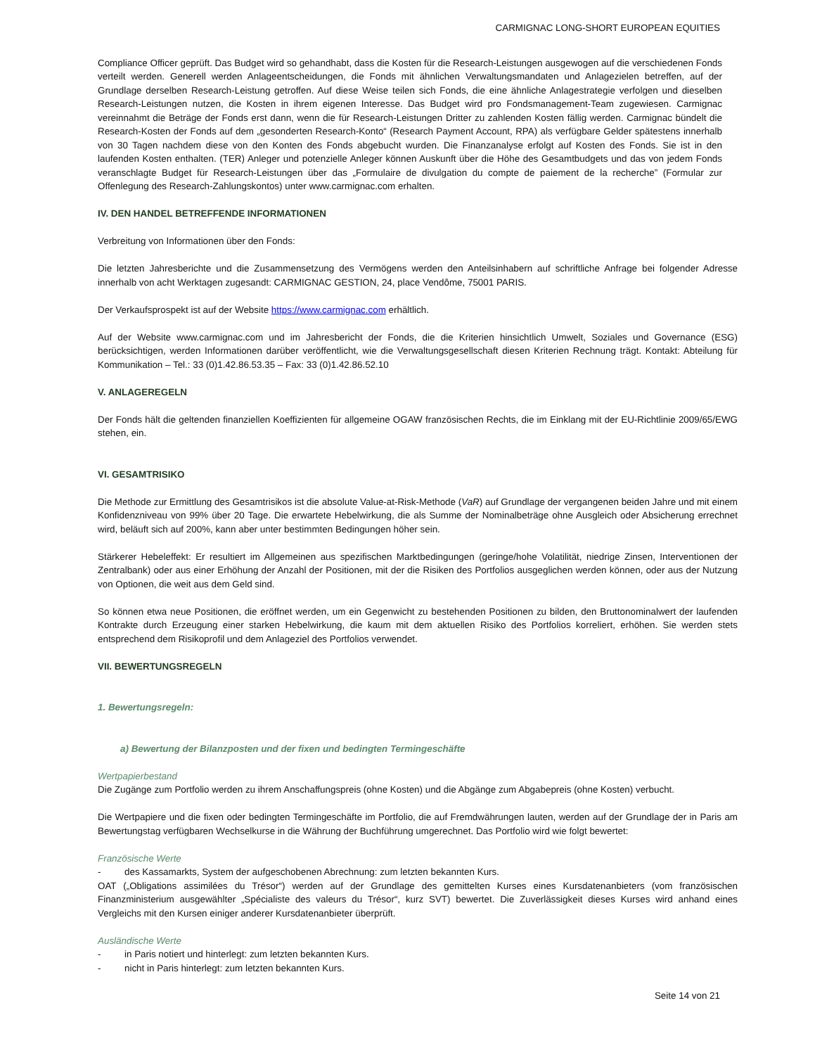CARMIGNAC LONG-SHORT EUROPEAN EQUITIES
Compliance Officer geprüft. Das Budget wird so gehandhabt, dass die Kosten für die Research-Leistungen ausgewogen auf die verschiedenen Fonds verteilt werden. Generell werden Anlageentscheidungen, die Fonds mit ähnlichen Verwaltungsmandaten und Anlagezielen betreffen, auf der Grundlage derselben Research-Leistung getroffen. Auf diese Weise teilen sich Fonds, die eine ähnliche Anlagestrategie verfolgen und dieselben Research-Leistungen nutzen, die Kosten in ihrem eigenen Interesse. Das Budget wird pro Fondsmanagement-Team zugewiesen. Carmignac vereinnahmt die Beträge der Fonds erst dann, wenn die für Research-Leistungen Dritter zu zahlenden Kosten fällig werden. Carmignac bündelt die Research-Kosten der Fonds auf dem „gesonderten Research-Konto“ (Research Payment Account, RPA) als verfügbare Gelder spätestens innerhalb von 30 Tagen nachdem diese von den Konten des Fonds abgebucht wurden. Die Finanzanalyse erfolgt auf Kosten des Fonds. Sie ist in den laufenden Kosten enthalten. (TER) Anleger und potenzielle Anleger können Auskunft über die Höhe des Gesamtbudgets und das von jedem Fonds veranschlagte Budget für Research-Leistungen über das „Formulaire de divulgation du compte de paiement de la recherche” (Formular zur Offenlegung des Research-Zahlungskontos) unter www.carmignac.com erhalten.
IV. DEN HANDEL BETREFFENDE INFORMATIONEN
Verbreitung von Informationen über den Fonds:
Die letzten Jahresberichte und die Zusammensetzung des Vermögens werden den Anteilsinhabern auf schriftliche Anfrage bei folgender Adresse innerhalb von acht Werktagen zugesandt: CARMIGNAC GESTION, 24, place Vendôme, 75001 PARIS.
Der Verkaufsprospekt ist auf der Website https://www.carmignac.com erhältlich.
Auf der Website www.carmignac.com und im Jahresbericht der Fonds, die die Kriterien hinsichtlich Umwelt, Soziales und Governance (ESG) berücksichtigen, werden Informationen darüber veröffentlicht, wie die Verwaltungsgesellschaft diesen Kriterien Rechnung trägt. Kontakt: Abteilung für Kommunikation – Tel.: 33 (0)1.42.86.53.35 – Fax: 33 (0)1.42.86.52.10
V. ANLAGEREGELN
Der Fonds hält die geltenden finanziellen Koeffizienten für allgemeine OGAW französischen Rechts, die im Einklang mit der EU-Richtlinie 2009/65/EWG stehen, ein.
VI. GESAMTRISIKO
Die Methode zur Ermittlung des Gesamtrisikos ist die absolute Value-at-Risk-Methode (VaR) auf Grundlage der vergangenen beiden Jahre und mit einem Konfidenzniveau von 99% über 20 Tage. Die erwartete Hebelwirkung, die als Summe der Nominalbeträge ohne Ausgleich oder Absicherung errechnet wird, beläuft sich auf 200%, kann aber unter bestimmten Bedingungen höher sein.
Stärkerer Hebeleffekt: Er resultiert im Allgemeinen aus spezifischen Marktbedingungen (geringe/hohe Volatilität, niedrige Zinsen, Interventionen der Zentralbank) oder aus einer Erhöhung der Anzahl der Positionen, mit der die Risiken des Portfolios ausgeglichen werden können, oder aus der Nutzung von Optionen, die weit aus dem Geld sind.
So können etwa neue Positionen, die eröffnet werden, um ein Gegenwicht zu bestehenden Positionen zu bilden, den Bruttonominalwert der laufenden Kontrakte durch Erzeugung einer starken Hebelwirkung, die kaum mit dem aktuellen Risiko des Portfolios korreliert, erhöhen. Sie werden stets entsprechend dem Risikoprofil und dem Anlageziel des Portfolios verwendet.
VII. BEWERTUNGSREGELN
1. Bewertungsregeln:
a) Bewertung der Bilanzposten und der fixen und bedingten Termingeschäfte
Wertpapierbestand
Die Zugänge zum Portfolio werden zu ihrem Anschaffungspreis (ohne Kosten) und die Abgänge zum Abgabepreis (ohne Kosten) verbucht.
Die Wertpapiere und die fixen oder bedingten Termingeschäfte im Portfolio, die auf Fremdwährungen lauten, werden auf der Grundlage der in Paris am Bewertungstag verfügbaren Wechselkurse in die Währung der Buchführung umgerechnet. Das Portfolio wird wie folgt bewertet:
Französische Werte
- des Kassamarkts, System der aufgeschobenen Abrechnung: zum letzten bekannten Kurs.
OAT („Obligations assimilées du Trésor“) werden auf der Grundlage des gemittelten Kurses eines Kursdatenanbieters (vom französischen Finanzministerium ausgewählter „Spécialiste des valeurs du Trésor“, kurz SVT) bewertet. Die Zuverlässigkeit dieses Kurses wird anhand eines Vergleichs mit den Kursen einiger anderer Kursdatenanbieter überprüft.
Ausländische Werte
- in Paris notiert und hinterlegt: zum letzten bekannten Kurs.
- nicht in Paris hinterlegt: zum letzten bekannten Kurs.
Seite 14 von 21